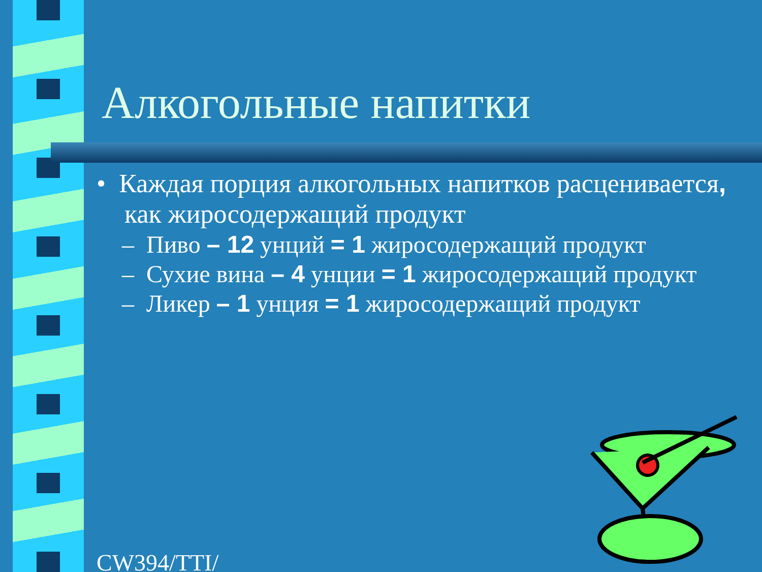Алкогольные напитки
• Каждая порция алкогольных напитков расценивается, как жиросодержащий продукт
– Пиво – 12 унций = 1 жиросодержащий продукт
– Сухие вина – 4 унции = 1 жиросодержащий продукт
– Ликер – 1 унция = 1 жиросодержащий продукт
CW394/TTI/